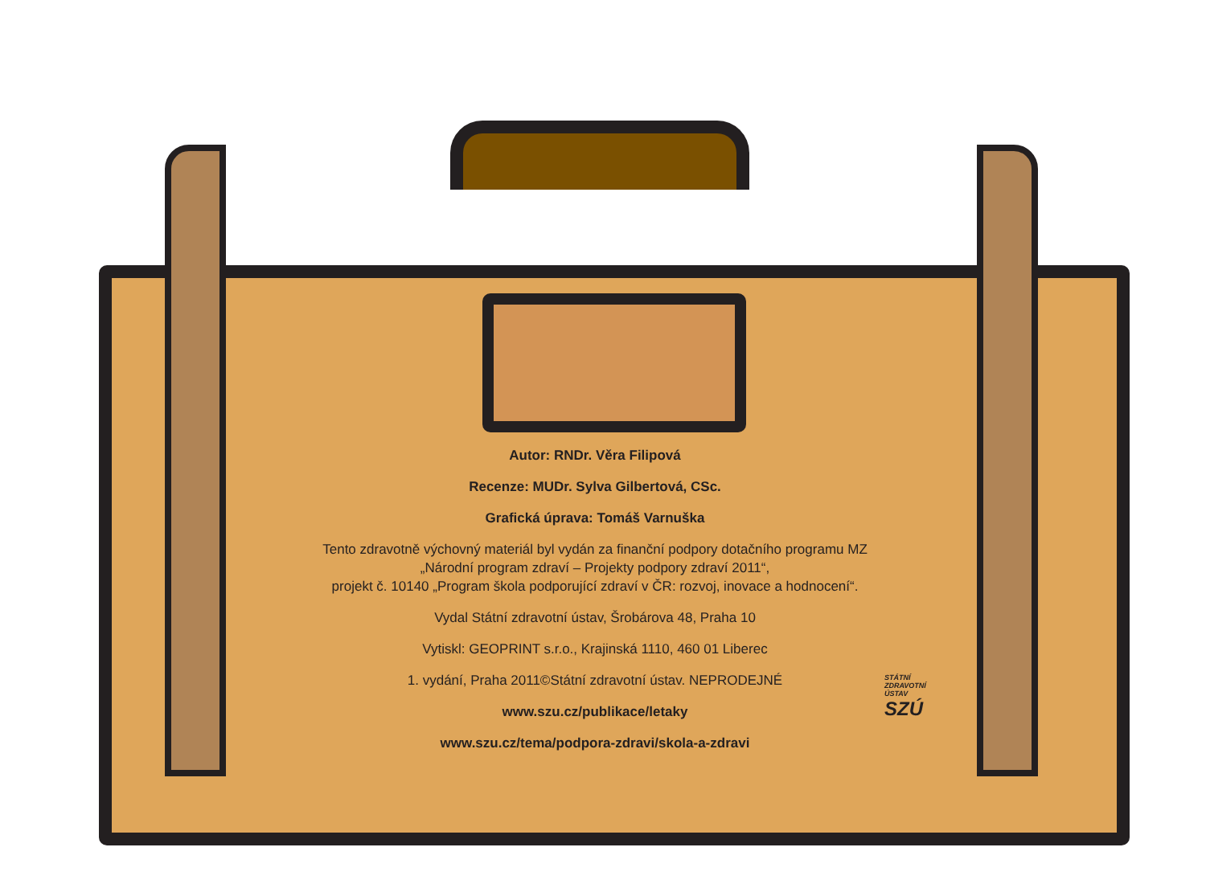Autor: RNDr. Věra Filipová
Recenze: MUDr. Sylva Gilbertová, CSc.
Grafická úprava: Tomáš Varnuška
Tento zdravotně výchovný materiál byl vydán za finanční podpory dotačního programu MZ
„Národní program zdraví – Projekty podpory zdraví 2011“,
projekt č. 10140 „Program škola podporující zdraví v ČR: rozvoj, inovace a hodnocení“.
Vydal Státní zdravotní ústav, Šrobárova 48, Praha 10
Vytiskl: GEOPRINT s.r.o., Krajinská 1110, 460 01 Liberec
1. vydání, Praha 2011©Státní zdravotní ústav. NEPRODEJNÉ
www.szu.cz/publikace/letaky
www.szu.cz/tema/podpora-zdravi/skola-a-zdravi
STÁTNÍ
ZDRAVOTNÍ
ÚSTAV
SZÚ